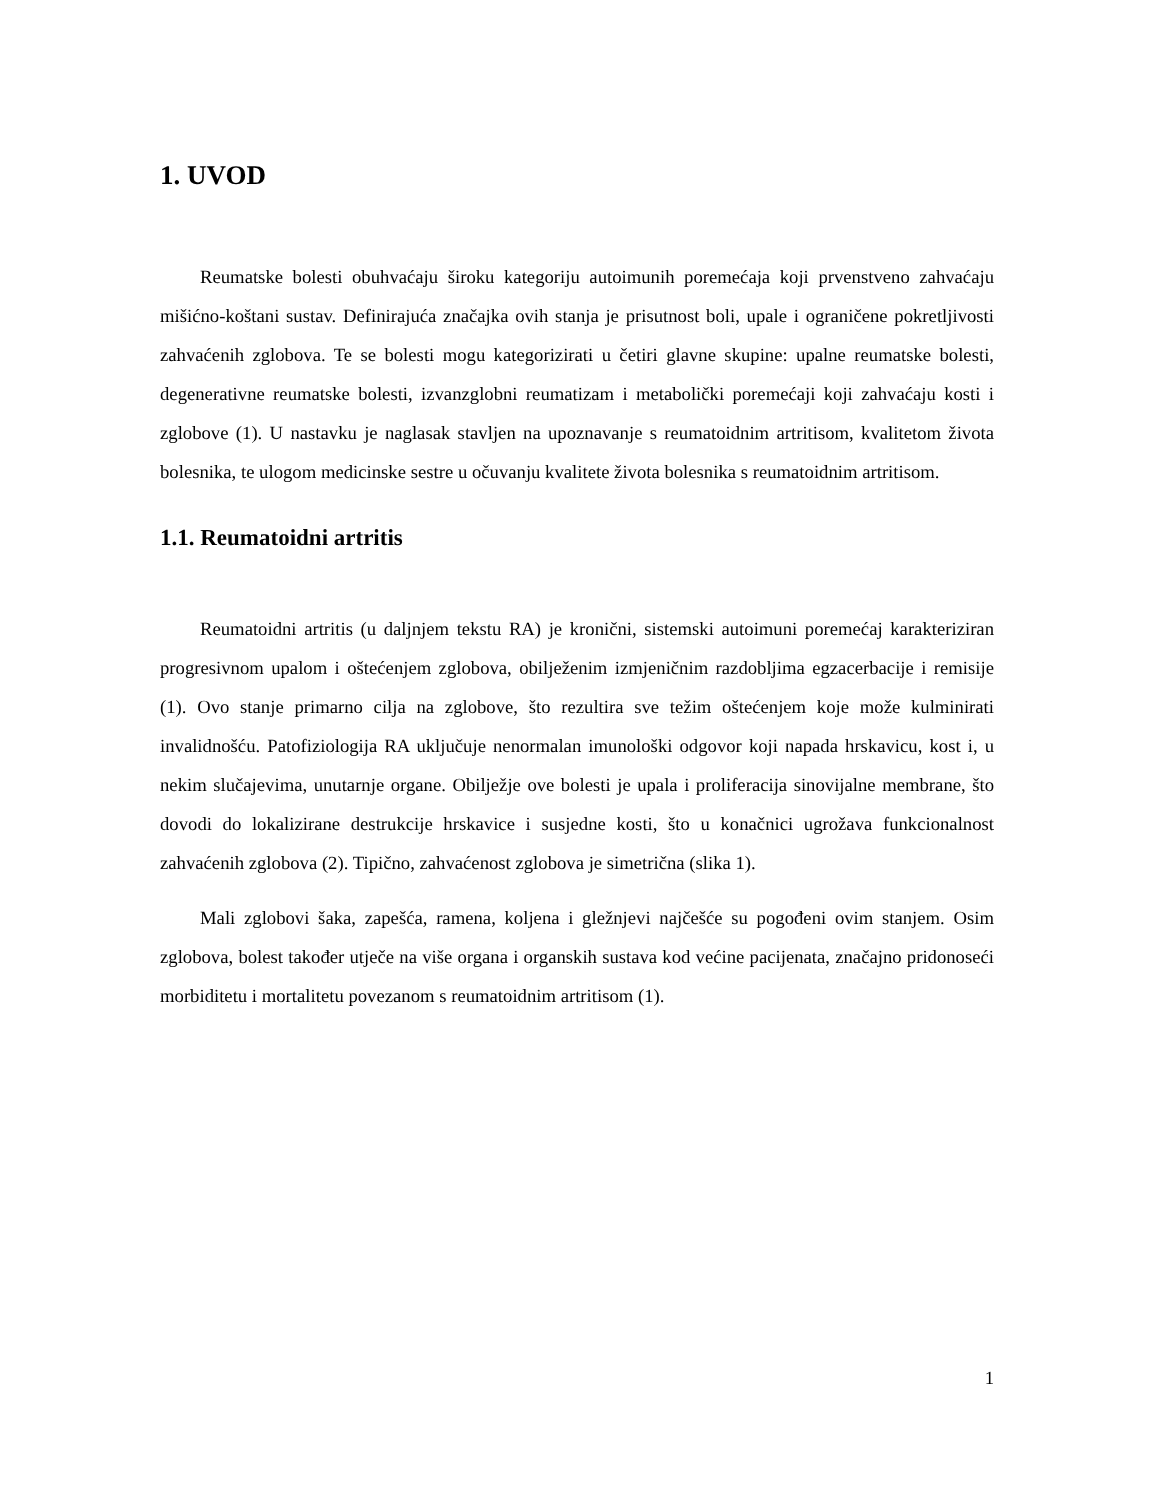1. UVOD
Reumatske bolesti obuhvaćaju široku kategoriju autoimunih poremećaja koji prvenstveno zahvaćaju mišićno-koštani sustav. Definirajuća značajka ovih stanja je prisutnost boli, upale i ograničene pokretljivosti zahvaćenih zglobova. Te se bolesti mogu kategorizirati u četiri glavne skupine: upalne reumatske bolesti, degenerativne reumatske bolesti, izvanzglobni reumatizam i metabolički poremećaji koji zahvaćaju kosti i zglobove (1). U nastavku je naglasak stavljen na upoznavanje s reumatoidnim artritisom, kvalitetom života bolesnika, te ulogom medicinske sestre u očuvanju kvalitete života bolesnika s reumatoidnim artritisom.
1.1. Reumatoidni artritis
Reumatoidni artritis (u daljnjem tekstu RA) je kronični, sistemski autoimuni poremećaj karakteriziran progresivnom upalom i oštećenjem zglobova, obilježenim izmjeničnim razdobljima egzacerbacije i remisije (1). Ovo stanje primarno cilja na zglobove, što rezultira sve težim oštećenjem koje može kulminirati invalidnošću. Patofiziologija RA uključuje nenormalan imunološki odgovor koji napada hrskavicu, kost i, u nekim slučajevima, unutarnje organe. Obilježje ove bolesti je upala i proliferacija sinovijalne membrane, što dovodi do lokalizirane destrukcije hrskavice i susjedne kosti, što u konačnici ugrožava funkcionalnost zahvaćenih zglobova (2). Tipično, zahvaćenost zglobova je simetrična (slika 1).
Mali zglobovi šaka, zapešća, ramena, koljena i gležnjevi najčešće su pogođeni ovim stanjem. Osim zglobova, bolest također utječe na više organa i organskih sustava kod većine pacijenata, značajno pridonoseći morbiditetu i mortalitetu povezanom s reumatoidnim artritisom (1).
1